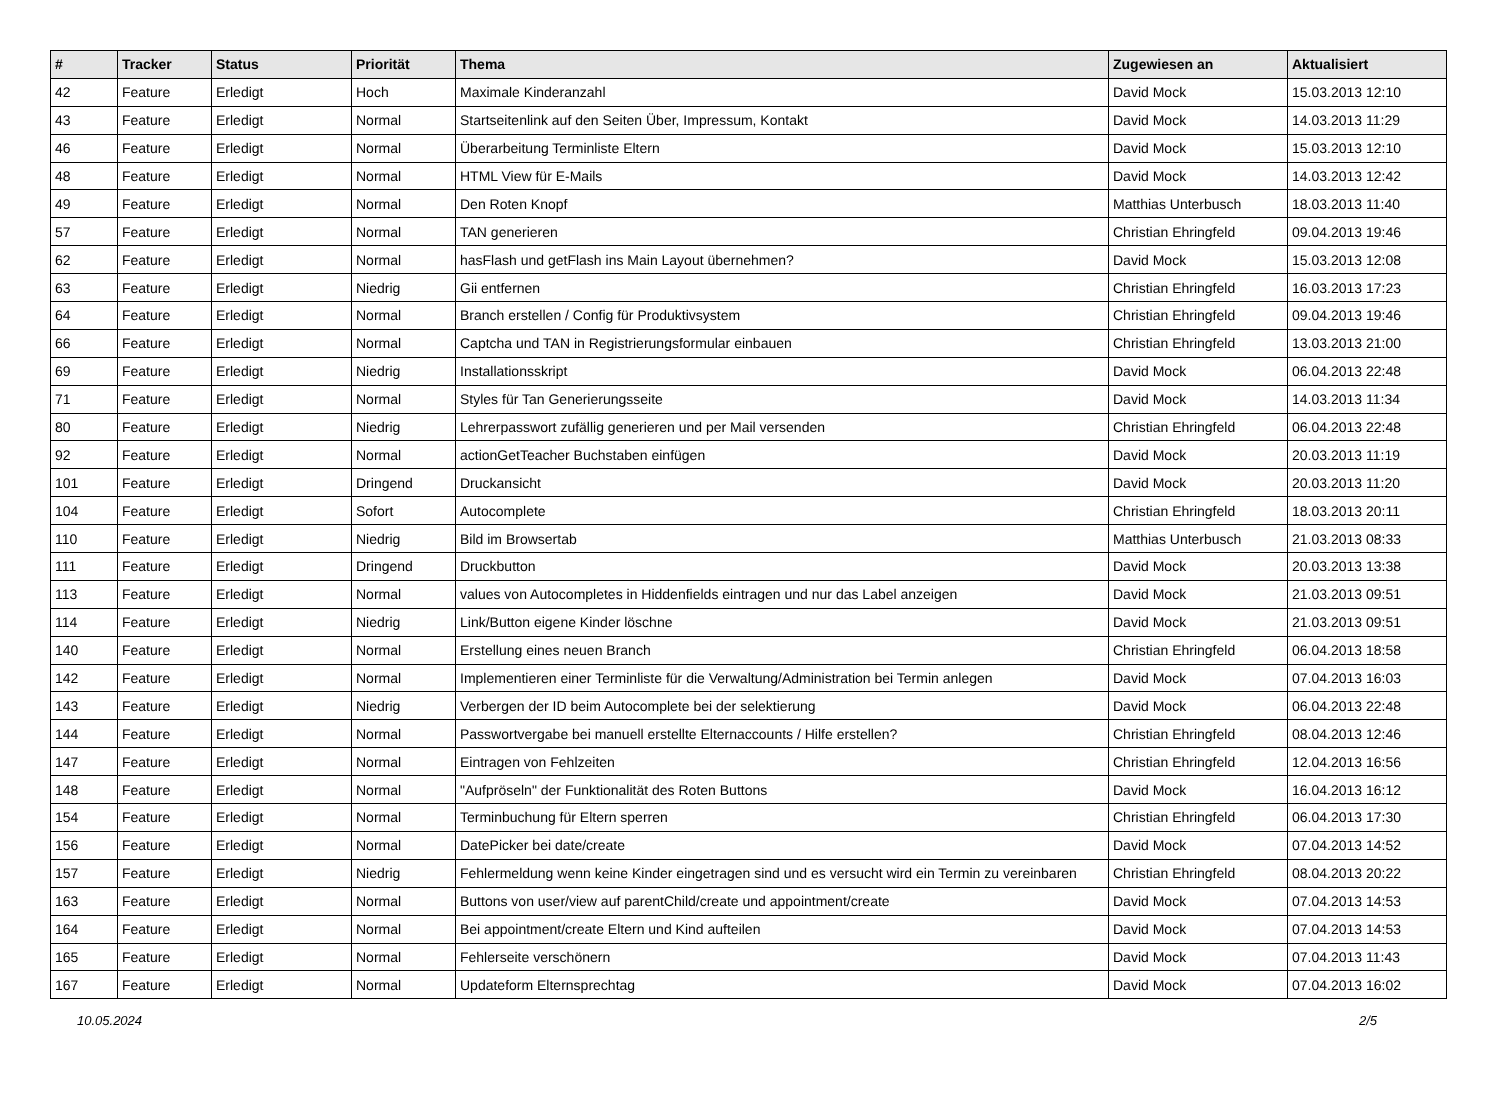| # | Tracker | Status | Priorität | Thema | Zugewiesen an | Aktualisiert |
| --- | --- | --- | --- | --- | --- | --- |
| 42 | Feature | Erledigt | Hoch | Maximale Kinderanzahl | David Mock | 15.03.2013 12:10 |
| 43 | Feature | Erledigt | Normal | Startseitenlink auf den Seiten Über, Impressum, Kontakt | David Mock | 14.03.2013 11:29 |
| 46 | Feature | Erledigt | Normal | Überarbeitung Terminliste Eltern | David Mock | 15.03.2013 12:10 |
| 48 | Feature | Erledigt | Normal | HTML View für E-Mails | David Mock | 14.03.2013 12:42 |
| 49 | Feature | Erledigt | Normal | Den Roten Knopf | Matthias Unterbusch | 18.03.2013 11:40 |
| 57 | Feature | Erledigt | Normal | TAN generieren | Christian Ehringfeld | 09.04.2013 19:46 |
| 62 | Feature | Erledigt | Normal | hasFlash und getFlash ins Main Layout übernehmen? | David Mock | 15.03.2013 12:08 |
| 63 | Feature | Erledigt | Niedrig | Gii entfernen | Christian Ehringfeld | 16.03.2013 17:23 |
| 64 | Feature | Erledigt | Normal | Branch erstellen / Config für Produktivsystem | Christian Ehringfeld | 09.04.2013 19:46 |
| 66 | Feature | Erledigt | Normal | Captcha und TAN in Registrierungsformular einbauen | Christian Ehringfeld | 13.03.2013 21:00 |
| 69 | Feature | Erledigt | Niedrig | Installationsskript | David Mock | 06.04.2013 22:48 |
| 71 | Feature | Erledigt | Normal | Styles für Tan Generierungsseite | David Mock | 14.03.2013 11:34 |
| 80 | Feature | Erledigt | Niedrig | Lehrerpasswort zufällig generieren und per Mail versenden | Christian Ehringfeld | 06.04.2013 22:48 |
| 92 | Feature | Erledigt | Normal | actionGetTeacher Buchstaben einfügen | David Mock | 20.03.2013 11:19 |
| 101 | Feature | Erledigt | Dringend | Druckansicht | David Mock | 20.03.2013 11:20 |
| 104 | Feature | Erledigt | Sofort | Autocomplete | Christian Ehringfeld | 18.03.2013 20:11 |
| 110 | Feature | Erledigt | Niedrig | Bild im Browsertab | Matthias Unterbusch | 21.03.2013 08:33 |
| 111 | Feature | Erledigt | Dringend | Druckbutton | David Mock | 20.03.2013 13:38 |
| 113 | Feature | Erledigt | Normal | values von Autocompletes in Hiddenfields eintragen und nur das Label anzeigen | David Mock | 21.03.2013 09:51 |
| 114 | Feature | Erledigt | Niedrig | Link/Button eigene Kinder löschne | David Mock | 21.03.2013 09:51 |
| 140 | Feature | Erledigt | Normal | Erstellung eines neuen Branch | Christian Ehringfeld | 06.04.2013 18:58 |
| 142 | Feature | Erledigt | Normal | Implementieren einer Terminliste für die Verwaltung/Administration bei Termin anlegen | David Mock | 07.04.2013 16:03 |
| 143 | Feature | Erledigt | Niedrig | Verbergen der ID beim Autocomplete bei der selektierung | David Mock | 06.04.2013 22:48 |
| 144 | Feature | Erledigt | Normal | Passwortvergabe bei manuell erstellte Elternaccounts / Hilfe erstellen? | Christian Ehringfeld | 08.04.2013 12:46 |
| 147 | Feature | Erledigt | Normal | Eintragen von Fehlzeiten | Christian Ehringfeld | 12.04.2013 16:56 |
| 148 | Feature | Erledigt | Normal | "Aufpröseln" der Funktionalität des Roten Buttons | David Mock | 16.04.2013 16:12 |
| 154 | Feature | Erledigt | Normal | Terminbuchung für Eltern sperren | Christian Ehringfeld | 06.04.2013 17:30 |
| 156 | Feature | Erledigt | Normal | DatePicker bei date/create | David Mock | 07.04.2013 14:52 |
| 157 | Feature | Erledigt | Niedrig | Fehlermeldung wenn keine Kinder eingetragen sind und es versucht wird ein Termin zu vereinbaren | Christian Ehringfeld | 08.04.2013 20:22 |
| 163 | Feature | Erledigt | Normal | Buttons von user/view auf parentChild/create und appointment/create | David Mock | 07.04.2013 14:53 |
| 164 | Feature | Erledigt | Normal | Bei appointment/create Eltern und Kind aufteilen | David Mock | 07.04.2013 14:53 |
| 165 | Feature | Erledigt | Normal | Fehlerseite verschönern | David Mock | 07.04.2013 11:43 |
| 167 | Feature | Erledigt | Normal | Updateform Elternsprechtag | David Mock | 07.04.2013 16:02 |
10.05.2024 2/5